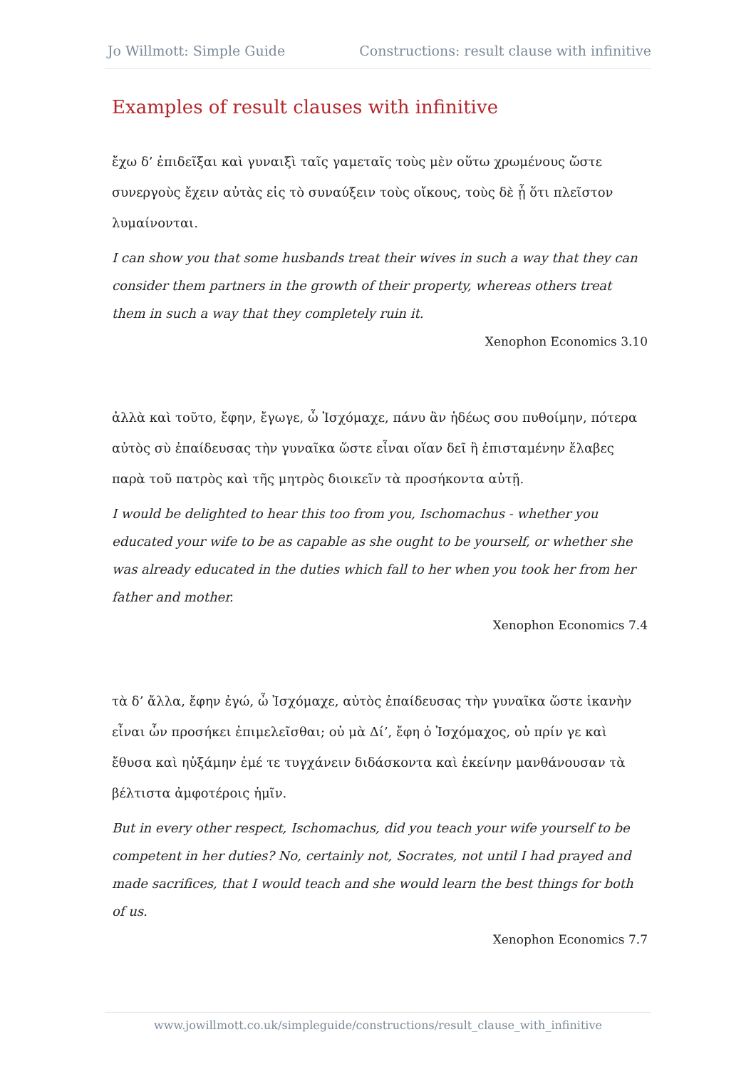Jo Willmott: Simple Guide Constructions: result clause with infinitive
Examples of result clauses with infinitive
ἔχω δ’ ἐπιδεῖξαι καὶ γυναιξὶ ταῖς γαμεταῖς τοὺς μὲν οὕτω χρωμένους ὥστε συνεργοὺς ἔχειν αὐτὰς εἰς τὸ συναύξειν τοὺς οἴκους, τοὺς δὲ ᾗ ὅτι πλεῖστον λυμαίνονται.
I can show you that some husbands treat their wives in such a way that they can consider them partners in the growth of their property, whereas others treat them in such a way that they completely ruin it.
Xenophon Economics 3.10
ἀλλὰ καὶ τοῦτο, ἔφην, ἔγωγε, ὦ Ἰσχόμαχε, πάνυ ἂν ἡδέως σου πυθοίμην, πότερα αὐτὸς σὺ ἐπαίδευσας τὴν γυναῖκα ὥστε εἶναι οἵαν δεῖ ἢ ἐπισταμένην ἔλαβες παρὰ τοῦ πατρὸς καὶ τῆς μητρὸς διοικεῖν τὰ προσήκοντα αὐτῇ.
I would be delighted to hear this too from you, Ischomachus - whether you educated your wife to be as capable as she ought to be yourself, or whether she was already educated in the duties which fall to her when you took her from her father and mother.
Xenophon Economics 7.4
τὰ δ’ ἄλλα, ἔφην ἐγώ, ὦ Ἰσχόμαχε, αὐτὸς ἐπαίδευσας τὴν γυναῖκα ὥστε ἱκανὴν εἶναι ὧν προσήκει ἐπιμελεῖσθαι; οὐ μὰ Δί’, ἔφη ὁ Ἰσχόμαχος, οὐ πρίν γε καὶ ἔθυσα καὶ ηὐξάμην ἐμέ τε τυγχάνειν διδάσκοντα καὶ ἐκείνην μανθάνουσαν τὰ βέλτιστα ἀμφοτέροις ἡμῖν.
But in every other respect, Ischomachus, did you teach your wife yourself to be competent in her duties? No, certainly not, Socrates, not until I had prayed and made sacrifices, that I would teach and she would learn the best things for both of us.
Xenophon Economics 7.7
www.jowillmott.co.uk/simpleguide/constructions/result_clause_with_infinitive